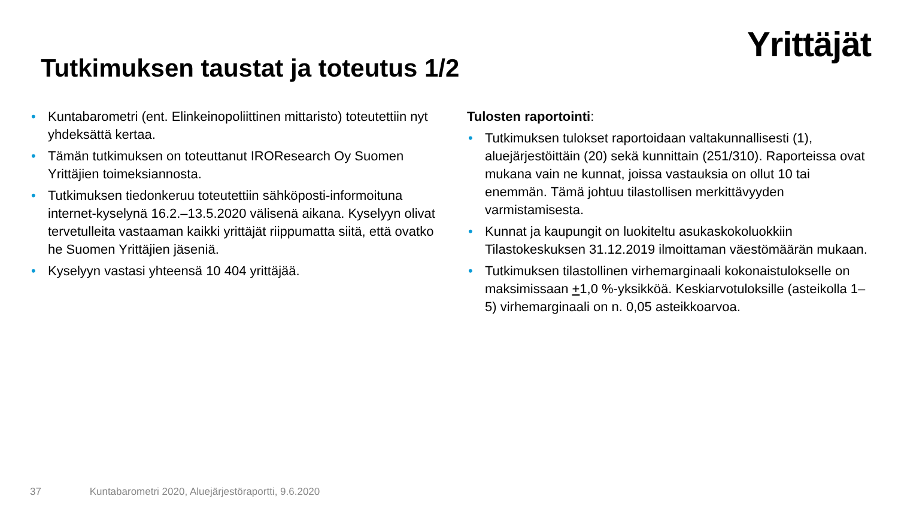Yrittäjät
Tutkimuksen taustat ja toteutus 1/2
• Kuntabarometri (ent. Elinkeinopoliittinen mittaristo) toteutettiin nyt yhdeksättä kertaa.
• Tämän tutkimuksen on toteuttanut IROResearch Oy Suomen Yrittäjien toimeksiannosta.
• Tutkimuksen tiedonkeruu toteutettiin sähköposti-informoituna internet-kyselynä 16.2.–13.5.2020 välisenä aikana. Kyselyyn olivat tervetulleita vastaaman kaikki yrittäjät riippumatta siitä, että ovatko he Suomen Yrittäjien jäseniä.
• Kyselyyn vastasi yhteensä 10 404 yrittäjää.
Tulosten raportointi:
• Tutkimuksen tulokset raportoidaan valtakunnallisesti (1), aluejärjestöittäin (20) sekä kunnittain (251/310). Raporteissa ovat mukana vain ne kunnat, joissa vastauksia on ollut 10 tai enemmän. Tämä johtuu tilastollisen merkittävyyden varmistamisesta.
• Kunnat ja kaupungit on luokiteltu asukaskokoluokkiin Tilastokeskuksen 31.12.2019 ilmoittaman väestömäärän mukaan.
• Tutkimuksen tilastollinen virhemarginaali kokonaistulokselle on maksimissaan +1,0 %-yksikköä. Keskiarvotuloksille (asteikolla 1–5) virhemarginaali on n. 0,05 asteikkoarvoa.
37 Kuntabarometri 2020, Aluejärjestöraportti, 9.6.2020